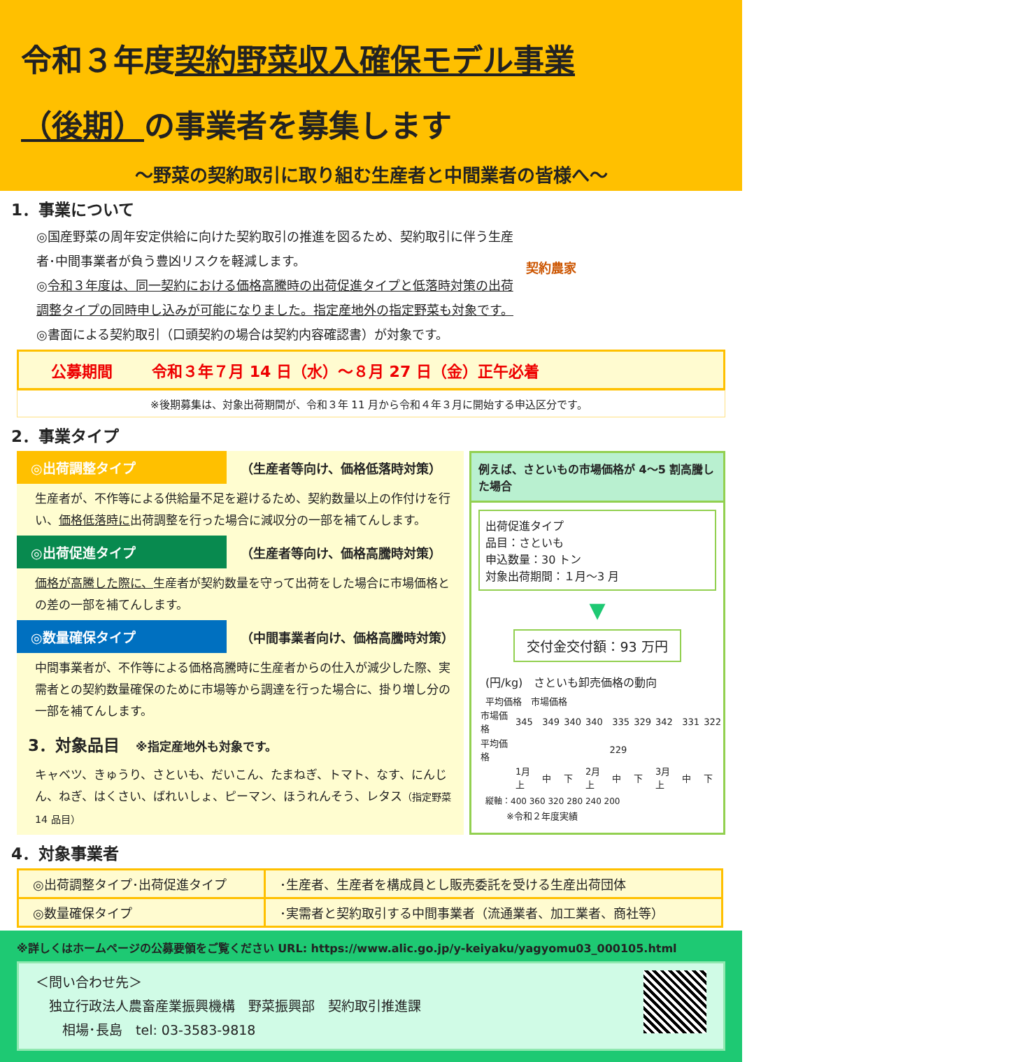令和３年度契約野菜収入確保モデル事業
（後期）の事業者を募集します
～野菜の契約取引に取り組む生産者と中間業者の皆様へ～
1．事業について
◎国産野菜の周年安定供給に向けた契約取引の推進を図るため、契約取引に伴う生産者･中間事業者が負う豊凶リスクを軽減します。
◎令和３年度は、同一契約における価格高騰時の出荷促進タイプと低落時対策の出荷調整タイプの同時申し込みが可能になりました。指定産地外の指定野菜も対象です。
◎書面による契約取引（口頭契約の場合は契約内容確認書）が対象です。
契約農家
公募期間 令和３年７月 14 日（水）～８月 27 日（金）正午必着
※後期募集は、対象出荷期間が、令和３年 11 月から令和４年３月に開始する申込区分です。
2．事業タイプ
◎出荷調整タイプ （生産者等向け、価格低落時対策）
生産者が、不作等による供給量不足を避けるため、契約数量以上の作付けを行い、価格低落時に出荷調整を行った場合に減収分の一部を補てんします。
◎出荷促進タイプ （生産者等向け、価格高騰時対策）
価格が高騰した際に、生産者が契約数量を守って出荷をした場合に市場価格との差の一部を補てんします。
◎数量確保タイプ （中間事業者向け、価格高騰時対策）
中間事業者が、不作等による価格高騰時に生産者からの仕入が減少した際、実需者との契約数量確保のために市場等から調達を行った場合に、掛り増し分の一部を補てんします。
3．対象品目　※指定産地外も対象です。
キャベツ、きゅうり、さといも、だいこん、たまねぎ、トマト、なす、にんじん、ねぎ、はくさい、ばれいしょ、ピーマン、ほうれんそう、レタス（指定野菜 14 品目）
例えば、さといもの市場価格が 4～5 割高騰した場合
出荷促進タイプ
品目：さといも
申込数量：30 トン
対象出荷期間：１月～3 月
▼
交付金交付額：93 万円
(円/kg)　さといも卸売価格の動向
平均価格　市場価格
| 市場価格 | 345 | 349 | 340 | 340 | 335 | 329 | 342 | 331 | 322 |
| 平均価格 | 229 | | | | | | | | |
| | 1月上 | 中 | 下 | 2月上 | 中 | 下 | 3月上 | 中 | 下 |
縦軸：400 360 320 280 240 200
※令和２年度実績
4．対象事業者
| ◎出荷調整タイプ･出荷促進タイプ | ･生産者、生産者を構成員とし販売委託を受ける生産出荷団体 |
| ◎数量確保タイプ | ･実需者と契約取引する中間事業者（流通業者、加工業者、商社等） |
※詳しくはホームページの公募要領をご覧ください URL: https://www.alic.go.jp/y-keiyaku/yagyomu03_000105.html
＜問い合わせ先＞
　独立行政法人農畜産業振興機構　野菜振興部　契約取引推進課
　　相場･長島　tel: 03-3583-9818